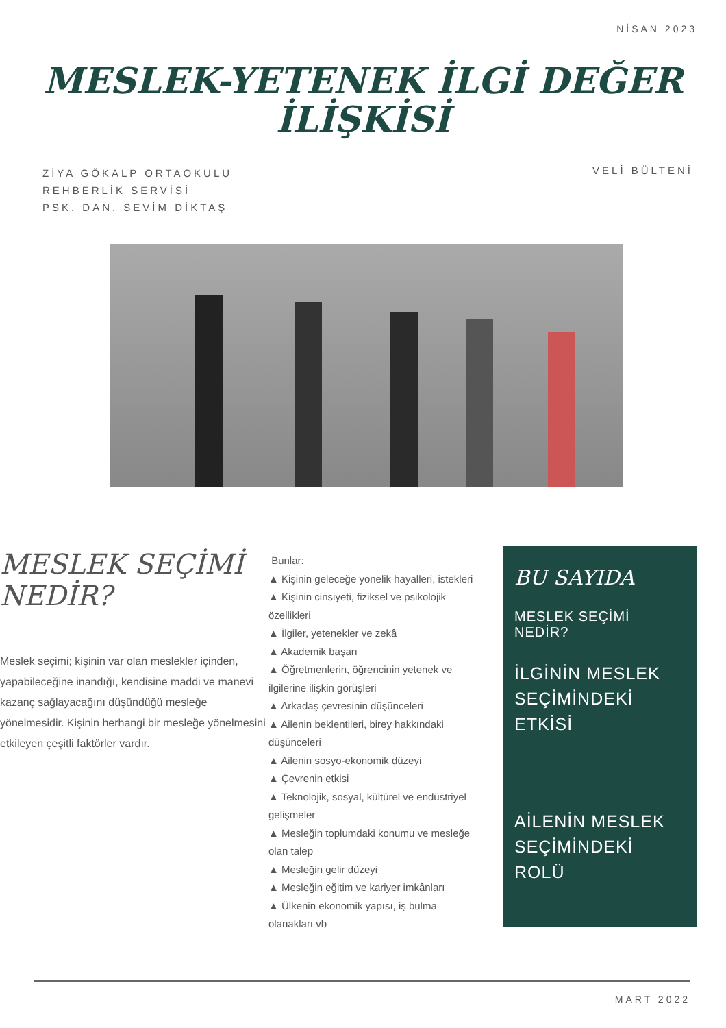NİSAN 2023
MESLEK-YETENEK İLGİ DEĞER
İLİŞKİSİ
ZİYA GÖKALP ORTAOKULU
REHBERLİK SERVİSİ
PSK. DAN. SEVİM DİKTAŞ
VELİ BÜLTENİ
MESLEK SEÇİMİ
NEDİR?
Meslek seçimi; kişinin var olan meslekler içinden, yapabileceğine inandığı, kendisine maddi ve manevi kazanç sağlayacağını düşündüğü mesleğe yönelmesidir. Kişinin herhangi bir mesleğe yönelmesini etkileyen çeşitli faktörler vardır.
Bunlar:
▲ Kişinin geleceğe yönelik hayalleri, istekleri
▲ Kişinin cinsiyeti, fiziksel ve psikolojik özellikleri
▲ İlgiler, yetenekler ve zekâ
▲ Akademik başarı
▲ Öğretmenlerin, öğrencinin yetenek ve ilgilerine ilişkin görüşleri
▲ Arkadaş çevresinin düşünceleri
▲ Ailenin beklentileri, birey hakkındaki düşünceleri
▲ Ailenin sosyo-ekonomik düzeyi
▲ Çevrenin etkisi
▲ Teknolojik, sosyal, kültürel ve endüstriyel gelişmeler
▲ Mesleğin toplumdaki konumu ve mesleğe olan talep
▲ Mesleğin gelir düzeyi
▲ Mesleğin eğitim ve kariyer imkânları
▲ Ülkenin ekonomik yapısı, iş bulma olanakları vb
BU SAYIDA
MESLEK SEÇİMİ NEDİR?
İLGİNİN MESLEK SEÇİMİNDEKİ ETKİSİ
AİLENİN MESLEK SEÇİMİNDEKİ ROLÜ
MART 2022